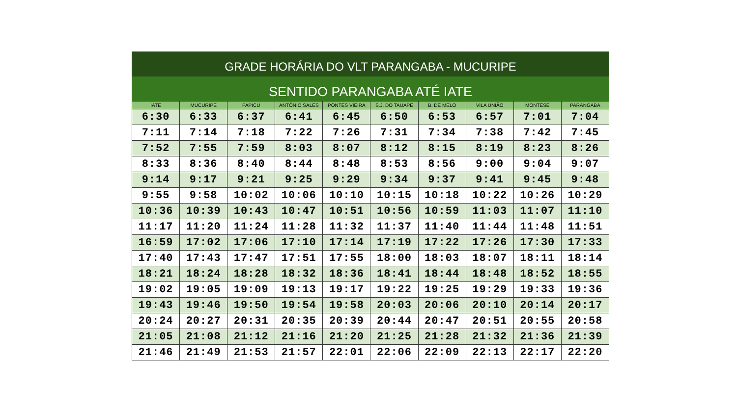GRADE HORÁRIA DO VLT PARANGABA - MUCURIPE
SENTIDO PARANGABA ATÉ IATE
| IATE | MUCURIPE | PAPICU | ANTÔNIO SALES | PONTES VIEIRA | S.J. DO TAUAPE | B. DE MELO | VILA UNIÃO | MONTESE | PARANGABA |
| --- | --- | --- | --- | --- | --- | --- | --- | --- | --- |
| 6:30 | 6:33 | 6:37 | 6:41 | 6:45 | 6:50 | 6:53 | 6:57 | 7:01 | 7:04 |
| 7:11 | 7:14 | 7:18 | 7:22 | 7:26 | 7:31 | 7:34 | 7:38 | 7:42 | 7:45 |
| 7:52 | 7:55 | 7:59 | 8:03 | 8:07 | 8:12 | 8:15 | 8:19 | 8:23 | 8:26 |
| 8:33 | 8:36 | 8:40 | 8:44 | 8:48 | 8:53 | 8:56 | 9:00 | 9:04 | 9:07 |
| 9:14 | 9:17 | 9:21 | 9:25 | 9:29 | 9:34 | 9:37 | 9:41 | 9:45 | 9:48 |
| 9:55 | 9:58 | 10:02 | 10:06 | 10:10 | 10:15 | 10:18 | 10:22 | 10:26 | 10:29 |
| 10:36 | 10:39 | 10:43 | 10:47 | 10:51 | 10:56 | 10:59 | 11:03 | 11:07 | 11:10 |
| 11:17 | 11:20 | 11:24 | 11:28 | 11:32 | 11:37 | 11:40 | 11:44 | 11:48 | 11:51 |
| 16:59 | 17:02 | 17:06 | 17:10 | 17:14 | 17:19 | 17:22 | 17:26 | 17:30 | 17:33 |
| 17:40 | 17:43 | 17:47 | 17:51 | 17:55 | 18:00 | 18:03 | 18:07 | 18:11 | 18:14 |
| 18:21 | 18:24 | 18:28 | 18:32 | 18:36 | 18:41 | 18:44 | 18:48 | 18:52 | 18:55 |
| 19:02 | 19:05 | 19:09 | 19:13 | 19:17 | 19:22 | 19:25 | 19:29 | 19:33 | 19:36 |
| 19:43 | 19:46 | 19:50 | 19:54 | 19:58 | 20:03 | 20:06 | 20:10 | 20:14 | 20:17 |
| 20:24 | 20:27 | 20:31 | 20:35 | 20:39 | 20:44 | 20:47 | 20:51 | 20:55 | 20:58 |
| 21:05 | 21:08 | 21:12 | 21:16 | 21:20 | 21:25 | 21:28 | 21:32 | 21:36 | 21:39 |
| 21:46 | 21:49 | 21:53 | 21:57 | 22:01 | 22:06 | 22:09 | 22:13 | 22:17 | 22:20 |